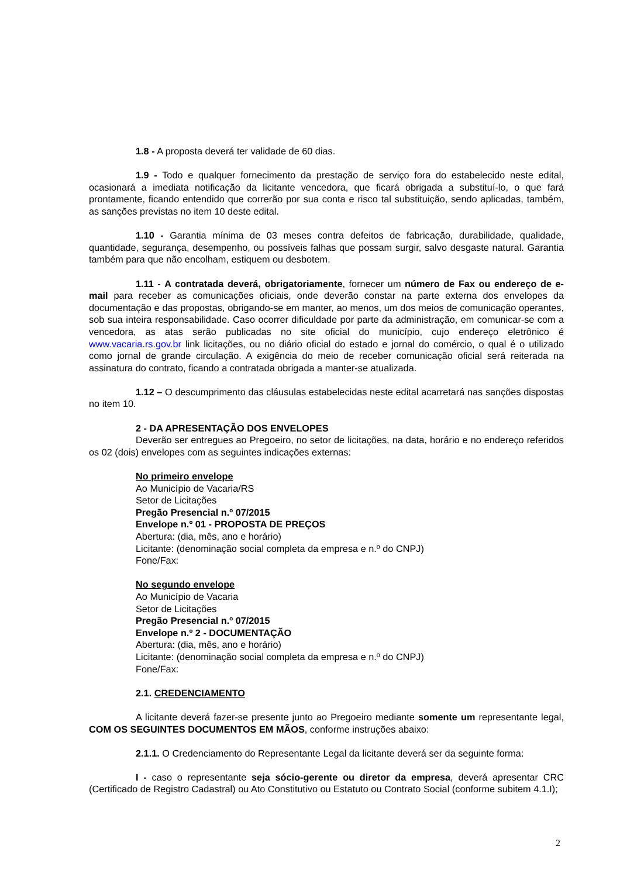1.8 - A proposta deverá ter validade de 60 dias.
1.9 - Todo e qualquer fornecimento da prestação de serviço fora do estabelecido neste edital, ocasionará a imediata notificação da licitante vencedora, que ficará obrigada a substituí-lo, o que fará prontamente, ficando entendido que correrão por sua conta e risco tal substituição, sendo aplicadas, também, as sanções previstas no item 10 deste edital.
1.10 - Garantia mínima de 03 meses contra defeitos de fabricação, durabilidade, qualidade, quantidade, segurança, desempenho, ou possíveis falhas que possam surgir, salvo desgaste natural. Garantia também para que não encolham, estiquem ou desbotem.
1.11 - A contratada deverá, obrigatoriamente, fornecer um número de Fax ou endereço de e-mail para receber as comunicações oficiais, onde deverão constar na parte externa dos envelopes da documentação e das propostas, obrigando-se em manter, ao menos, um dos meios de comunicação operantes, sob sua inteira responsabilidade. Caso ocorrer dificuldade por parte da administração, em comunicar-se com a vencedora, as atas serão publicadas no site oficial do município, cujo endereço eletrônico é www.vacaria.rs.gov.br link licitações, ou no diário oficial do estado e jornal do comércio, o qual é o utilizado como jornal de grande circulação. A exigência do meio de receber comunicação oficial será reiterada na assinatura do contrato, ficando a contratada obrigada a manter-se atualizada.
1.12 – O descumprimento das cláusulas estabelecidas neste edital acarretará nas sanções dispostas no item 10.
2 - DA APRESENTAÇÃO DOS ENVELOPES
Deverão ser entregues ao Pregoeiro, no setor de licitações, na data, horário e no endereço referidos os 02 (dois) envelopes com as seguintes indicações externas:
No primeiro envelope
Ao Município de Vacaria/RS
Setor de Licitações
Pregão Presencial n.º 07/2015
Envelope n.º 01 - PROPOSTA DE PREÇOS
Abertura: (dia, mês, ano e horário)
Licitante: (denominação social completa da empresa e n.º do CNPJ)
Fone/Fax:
No segundo envelope
Ao Município de Vacaria
Setor de Licitações
Pregão Presencial n.º 07/2015
Envelope n.º 2 - DOCUMENTAÇÃO
Abertura: (dia, mês, ano e horário)
Licitante: (denominação social completa da empresa e n.º do CNPJ)
Fone/Fax:
2.1. CREDENCIAMENTO
A licitante deverá fazer-se presente junto ao Pregoeiro mediante somente um representante legal, COM OS SEGUINTES DOCUMENTOS EM MÃOS, conforme instruções abaixo:
2.1.1. O Credenciamento do Representante Legal da licitante deverá ser da seguinte forma:
I - caso o representante seja sócio-gerente ou diretor da empresa, deverá apresentar CRC (Certificado de Registro Cadastral) ou Ato Constitutivo ou Estatuto ou Contrato Social (conforme subitem 4.1.I);
2